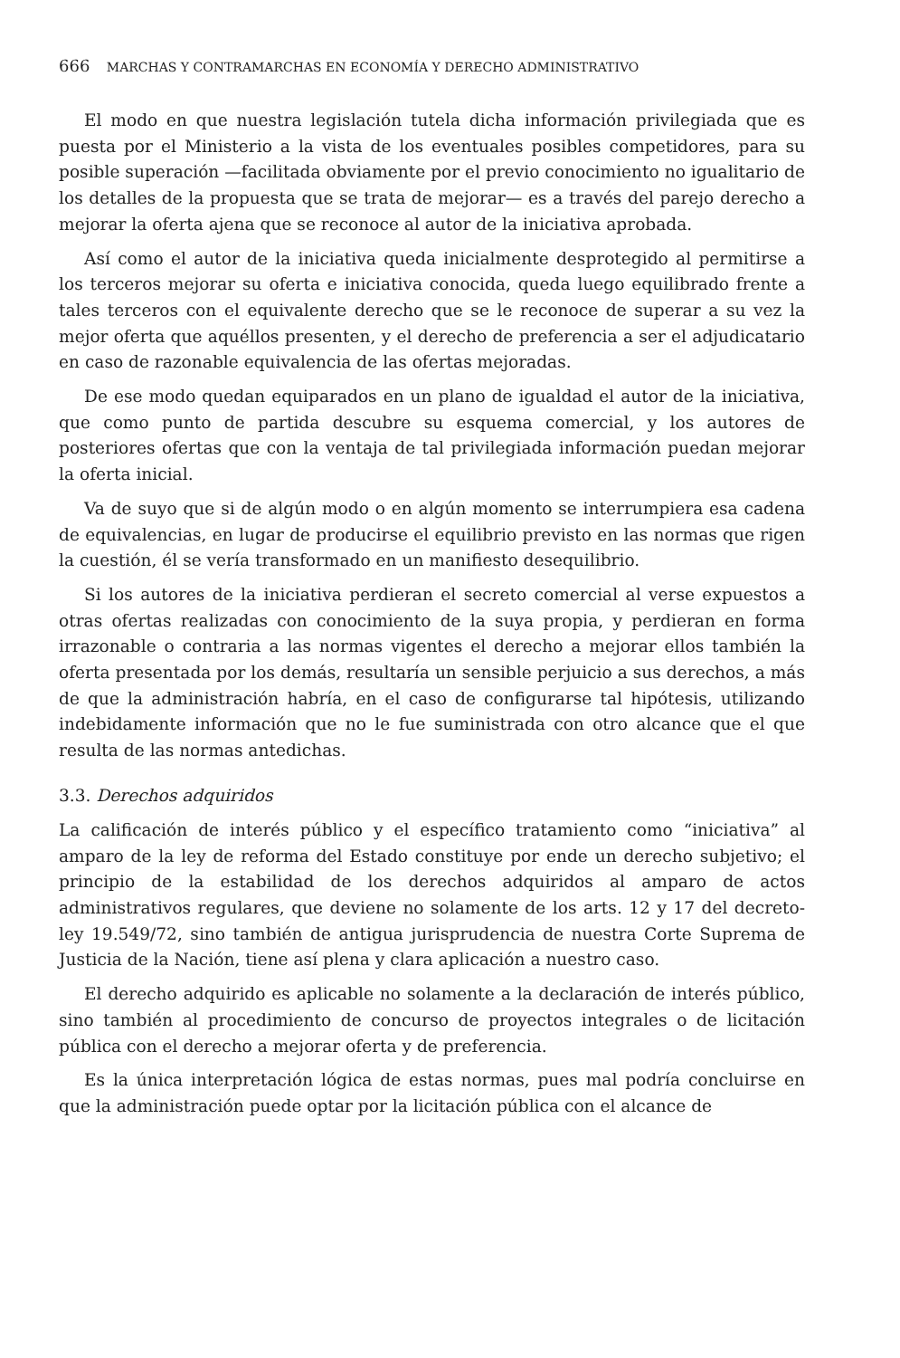666 MARCHAS Y CONTRAMARCHAS EN ECONOMÍA Y DERECHO ADMINISTRATIVO
El modo en que nuestra legislación tutela dicha información privilegiada que es puesta por el Ministerio a la vista de los eventuales posibles competidores, para su posible superación —facilitada obviamente por el previo conocimiento no igualitario de los detalles de la propuesta que se trata de mejorar— es a través del parejo derecho a mejorar la oferta ajena que se reconoce al autor de la iniciativa aprobada.
Así como el autor de la iniciativa queda inicialmente desprotegido al permitirse a los terceros mejorar su oferta e iniciativa conocida, queda luego equilibrado frente a tales terceros con el equivalente derecho que se le reconoce de superar a su vez la mejor oferta que aquéllos presenten, y el derecho de preferencia a ser el adjudicatario en caso de razonable equivalencia de las ofertas mejoradas.
De ese modo quedan equiparados en un plano de igualdad el autor de la iniciativa, que como punto de partida descubre su esquema comercial, y los autores de posteriores ofertas que con la ventaja de tal privilegiada información puedan mejorar la oferta inicial.
Va de suyo que si de algún modo o en algún momento se interrumpiera esa cadena de equivalencias, en lugar de producirse el equilibrio previsto en las normas que rigen la cuestión, él se vería transformado en un manifiesto desequilibrio.
Si los autores de la iniciativa perdieran el secreto comercial al verse expuestos a otras ofertas realizadas con conocimiento de la suya propia, y perdieran en forma irrazonable o contraria a las normas vigentes el derecho a mejorar ellos también la oferta presentada por los demás, resultaría un sensible perjuicio a sus derechos, a más de que la administración habría, en el caso de configurarse tal hipótesis, utilizando indebidamente información que no le fue suministrada con otro alcance que el que resulta de las normas antedichas.
3.3. Derechos adquiridos
La calificación de interés público y el específico tratamiento como “iniciativa” al amparo de la ley de reforma del Estado constituye por ende un derecho subjetivo; el principio de la estabilidad de los derechos adquiridos al amparo de actos administrativos regulares, que deviene no solamente de los arts. 12 y 17 del decreto-ley 19.549/72, sino también de antigua jurisprudencia de nuestra Corte Suprema de Justicia de la Nación, tiene así plena y clara aplicación a nuestro caso.
El derecho adquirido es aplicable no solamente a la declaración de interés público, sino también al procedimiento de concurso de proyectos integrales o de licitación pública con el derecho a mejorar oferta y de preferencia.
Es la única interpretación lógica de estas normas, pues mal podría concluirse en que la administración puede optar por la licitación pública con el alcance de